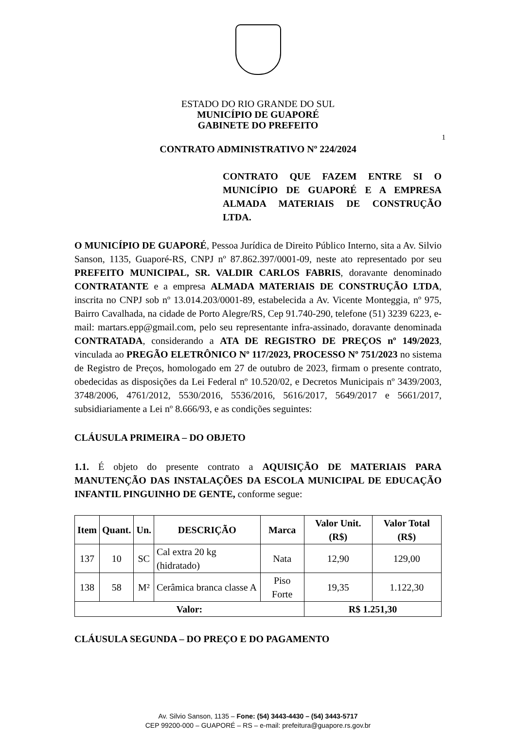ESTADO DO RIO GRANDE DO SUL
MUNICÍPIO DE GUAPORÉ
GABINETE DO PREFEITO
1
CONTRATO ADMINISTRATIVO Nº 224/2024
CONTRATO QUE FAZEM ENTRE SI O MUNICÍPIO DE GUAPORÉ E A EMPRESA ALMADA MATERIAIS DE CONSTRUÇÃO LTDA.
O MUNICÍPIO DE GUAPORÉ, Pessoa Jurídica de Direito Público Interno, sita a Av. Silvio Sanson, 1135, Guaporé-RS, CNPJ nº 87.862.397/0001-09, neste ato representado por seu PREFEITO MUNICIPAL, SR. VALDIR CARLOS FABRIS, doravante denominado CONTRATANTE e a empresa ALMADA MATERIAIS DE CONSTRUÇÃO LTDA, inscrita no CNPJ sob nº 13.014.203/0001-89, estabelecida a Av. Vicente Monteggia, nº 975, Bairro Cavalhada, na cidade de Porto Alegre/RS, Cep 91.740-290, telefone (51) 3239 6223, e-mail: martars.epp@gmail.com, pelo seu representante infra-assinado, doravante denominada CONTRATADA, considerando a ATA DE REGISTRO DE PREÇOS nº 149/2023, vinculada ao PREGÃO ELETRÔNICO Nº 117/2023, PROCESSO Nº 751/2023 no sistema de Registro de Preços, homologado em 27 de outubro de 2023, firmam o presente contrato, obedecidas as disposições da Lei Federal nº 10.520/02, e Decretos Municipais nº 3439/2003, 3748/2006, 4761/2012, 5530/2016, 5536/2016, 5616/2017, 5649/2017 e 5661/2017, subsidiariamente a Lei nº 8.666/93, e as condições seguintes:
CLÁUSULA PRIMEIRA – DO OBJETO
1.1. É objeto do presente contrato a AQUISIÇÃO DE MATERIAIS PARA MANUTENÇÃO DAS INSTALAÇÕES DA ESCOLA MUNICIPAL DE EDUCAÇÃO INFANTIL PINGUINHO DE GENTE, conforme segue:
| Item | Quant. | Un. | DESCRIÇÃO | Marca | Valor Unit. (R$) | Valor Total (R$) |
| --- | --- | --- | --- | --- | --- | --- |
| 137 | 10 | SC | Cal extra 20 kg (hidratado) | Nata | 12,90 | 129,00 |
| 138 | 58 | M² | Cerâmica branca classe A | Piso Forte | 19,35 | 1.122,30 |
| Valor: | | | | | R$ 1.251,30 | |
CLÁUSULA SEGUNDA – DO PREÇO E DO PAGAMENTO
Av. Silvio Sanson, 1135 – Fone: (54) 3443-4430 – (54) 3443-5717
CEP 99200-000 – GUAPORÉ – RS – e-mail: prefeitura@guapore.rs.gov.br